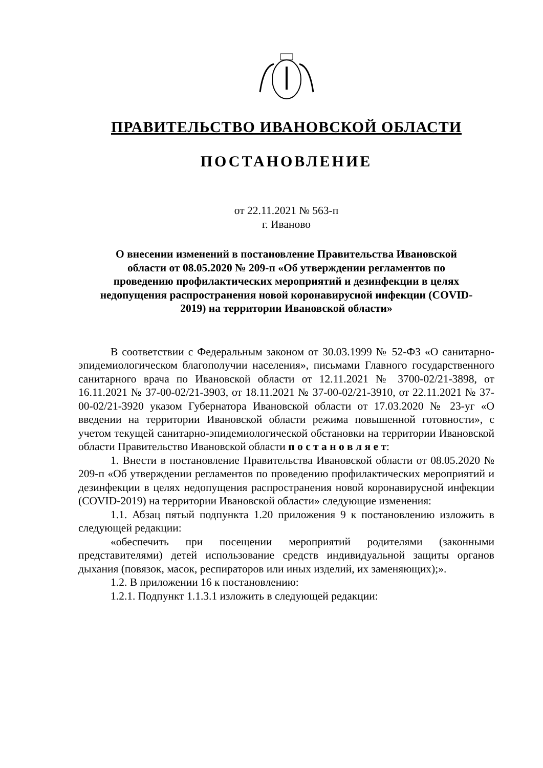ПРАВИТЕЛЬСТВО ИВАНОВСКОЙ ОБЛАСТИ
ПОСТАНОВЛЕНИЕ
от 22.11.2021 № 563-п
г. Иваново
О внесении изменений в постановление Правительства Ивановской области от 08.05.2020 № 209-п «Об утверждении регламентов по проведению профилактических мероприятий и дезинфекции в целях недопущения распространения новой коронавирусной инфекции (COVID-2019) на территории Ивановской области»
В соответствии с Федеральным законом от 30.03.1999 № 52-ФЗ «О санитарно-эпидемиологическом благополучии населения», письмами Главного государственного санитарного врача по Ивановской области от 12.11.2021 № 3700-02/21-3898, от 16.11.2021 № 37-00-02/21-3903, от 18.11.2021 № 37-00-02/21-3910, от 22.11.2021 № 37-00-02/21-3920 указом Губернатора Ивановской области от 17.03.2020 № 23-уг «О введении на территории Ивановской области режима повышенной готовности», с учетом текущей санитарно-эпидемиологической обстановки на территории Ивановской области Правительство Ивановской области п о с т а н о в л я е т:
1. Внести в постановление Правительства Ивановской области от 08.05.2020 № 209-п «Об утверждении регламентов по проведению профилактических мероприятий и дезинфекции в целях недопущения распространения новой коронавирусной инфекции (COVID-2019) на территории Ивановской области» следующие изменения:
1.1. Абзац пятый подпункта 1.20 приложения 9 к постановлению изложить в следующей редакции:
«обеспечить при посещении мероприятий родителями (законными представителями) детей использование средств индивидуальной защиты органов дыхания (повязок, масок, респираторов или иных изделий, их заменяющих);».
1.2. В приложении 16 к постановлению:
1.2.1. Подпункт 1.1.3.1 изложить в следующей редакции: